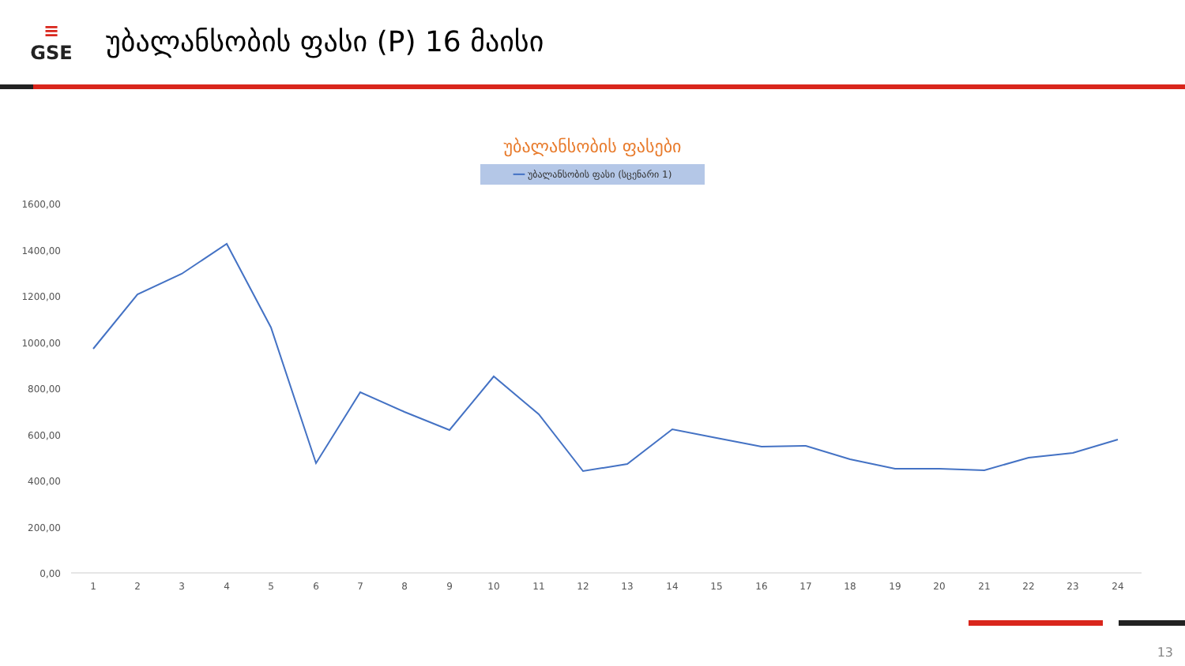≡
GSE
უბალანსობის ფასი (P) 16 მაისი
უბალანსობის ფასები
━━ უბალანსობის ფასი (სცენარი 1)
1600,00
1400,00
1200,00
1000,00
800,00
600,00
400,00
200,00
0,00
1
2
3
4
5
6
7
8
9
10
11
12
13
14
15
16
17
18
19
20
21
22
23
24
13